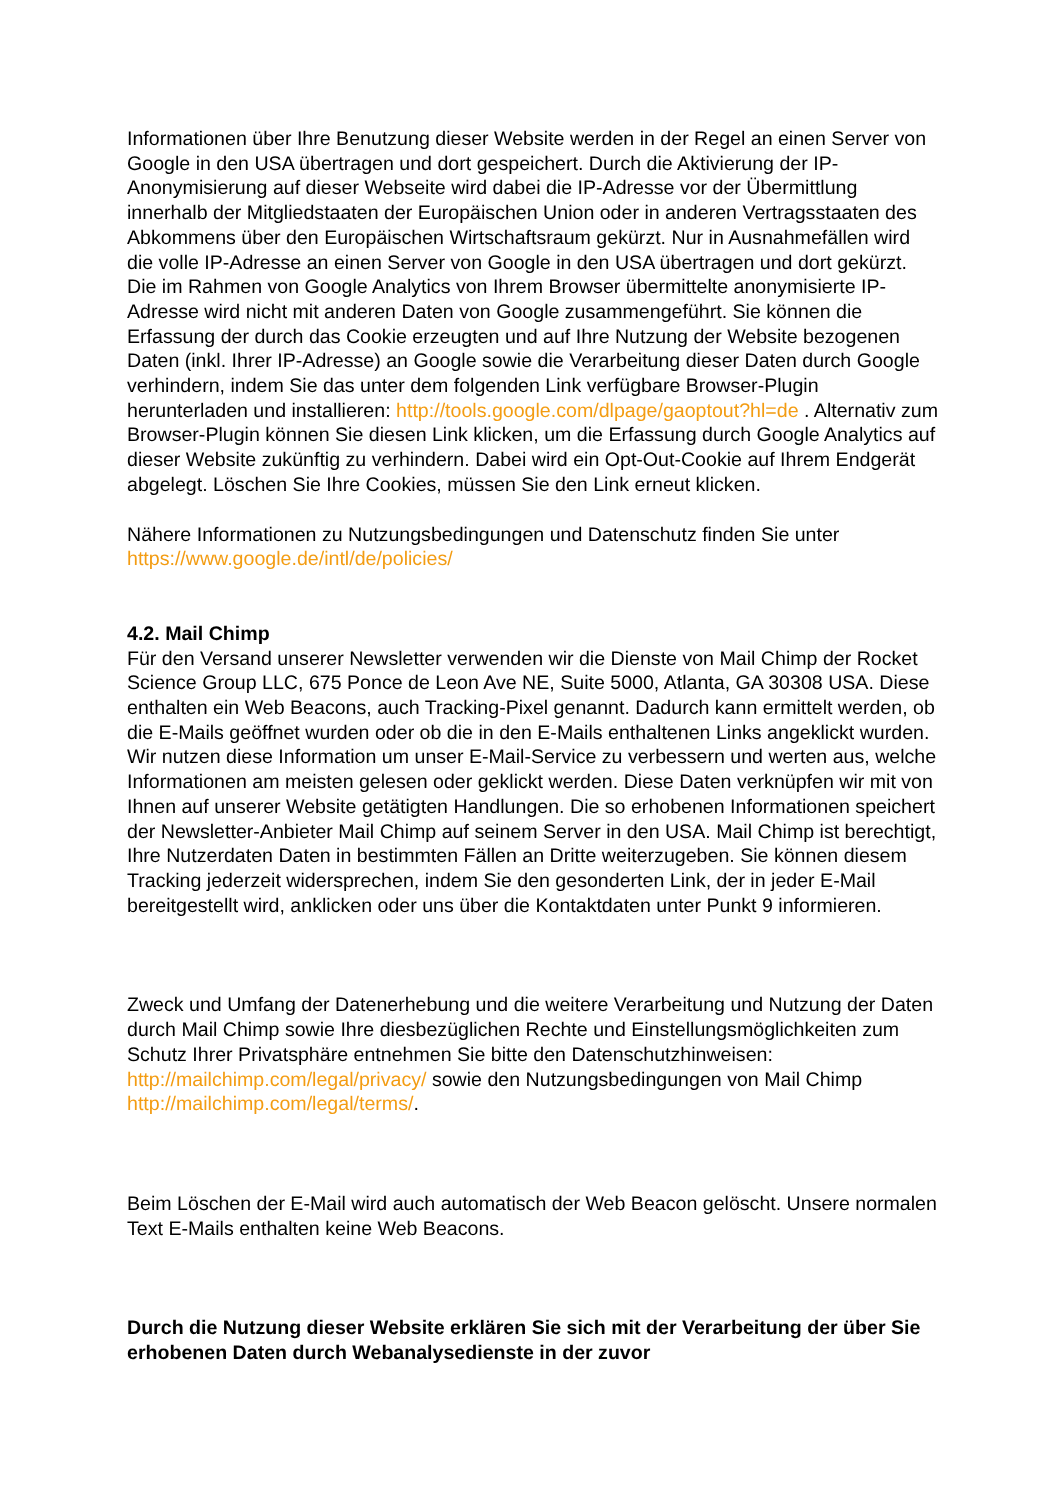Informationen über Ihre Benutzung dieser Website werden in der Regel an einen Server von Google in den USA übertragen und dort gespeichert. Durch die Aktivierung der IP-Anonymisierung auf dieser Webseite wird dabei die IP-Adresse vor der Übermittlung innerhalb der Mitgliedstaaten der Europäischen Union oder in anderen Vertragsstaaten des Abkommens über den Europäischen Wirtschaftsraum gekürzt. Nur in Ausnahmefällen wird die volle IP-Adresse an einen Server von Google in den USA übertragen und dort gekürzt. Die im Rahmen von Google Analytics von Ihrem Browser übermittelte anonymisierte IP-Adresse wird nicht mit anderen Daten von Google zusammengeführt. Sie können die Erfassung der durch das Cookie erzeugten und auf Ihre Nutzung der Website bezogenen Daten (inkl. Ihrer IP-Adresse) an Google sowie die Verarbeitung dieser Daten durch Google verhindern, indem Sie das unter dem folgenden Link verfügbare Browser-Plugin herunterladen und installieren: http://tools.google.com/dlpage/gaoptout?hl=de . Alternativ zum Browser-Plugin können Sie diesen Link klicken, um die Erfassung durch Google Analytics auf dieser Website zukünftig zu verhindern. Dabei wird ein Opt-Out-Cookie auf Ihrem Endgerät abgelegt. Löschen Sie Ihre Cookies, müssen Sie den Link erneut klicken.
Nähere Informationen zu Nutzungsbedingungen und Datenschutz finden Sie unter https://www.google.de/intl/de/policies/
4.2. Mail Chimp
Für den Versand unserer Newsletter verwenden wir die Dienste von Mail Chimp der Rocket Science Group LLC, 675 Ponce de Leon Ave NE, Suite 5000, Atlanta, GA 30308 USA. Diese enthalten ein Web Beacons, auch Tracking-Pixel genannt. Dadurch kann ermittelt werden, ob die E-Mails geöffnet wurden oder ob die in den E-Mails enthaltenen Links angeklickt wurden. Wir nutzen diese Information um unser E-Mail-Service zu verbessern und werten aus, welche Informationen am meisten gelesen oder geklickt werden. Diese Daten verknüpfen wir mit von Ihnen auf unserer Website getätigten Handlungen. Die so erhobenen Informationen speichert der Newsletter-Anbieter Mail Chimp auf seinem Server in den USA. Mail Chimp ist berechtigt, Ihre Nutzerdaten Daten in bestimmten Fällen an Dritte weiterzugeben. Sie können diesem Tracking jederzeit widersprechen, indem Sie den gesonderten Link, der in jeder E-Mail bereitgestellt wird, anklicken oder uns über die Kontaktdaten unter Punkt 9 informieren.
Zweck und Umfang der Datenerhebung und die weitere Verarbeitung und Nutzung der Daten durch Mail Chimp sowie Ihre diesbezüglichen Rechte und Einstellungsmöglichkeiten zum Schutz Ihrer Privatsphäre entnehmen Sie bitte den Datenschutzhinweisen: http://mailchimp.com/legal/privacy/ sowie den Nutzungsbedingungen von Mail Chimp http://mailchimp.com/legal/terms/.
Beim Löschen der E-Mail wird auch automatisch der Web Beacon gelöscht. Unsere normalen Text E-Mails enthalten keine Web Beacons.
Durch die Nutzung dieser Website erklären Sie sich mit der Verarbeitung der über Sie erhobenen Daten durch Webanalysedienste in der zuvor